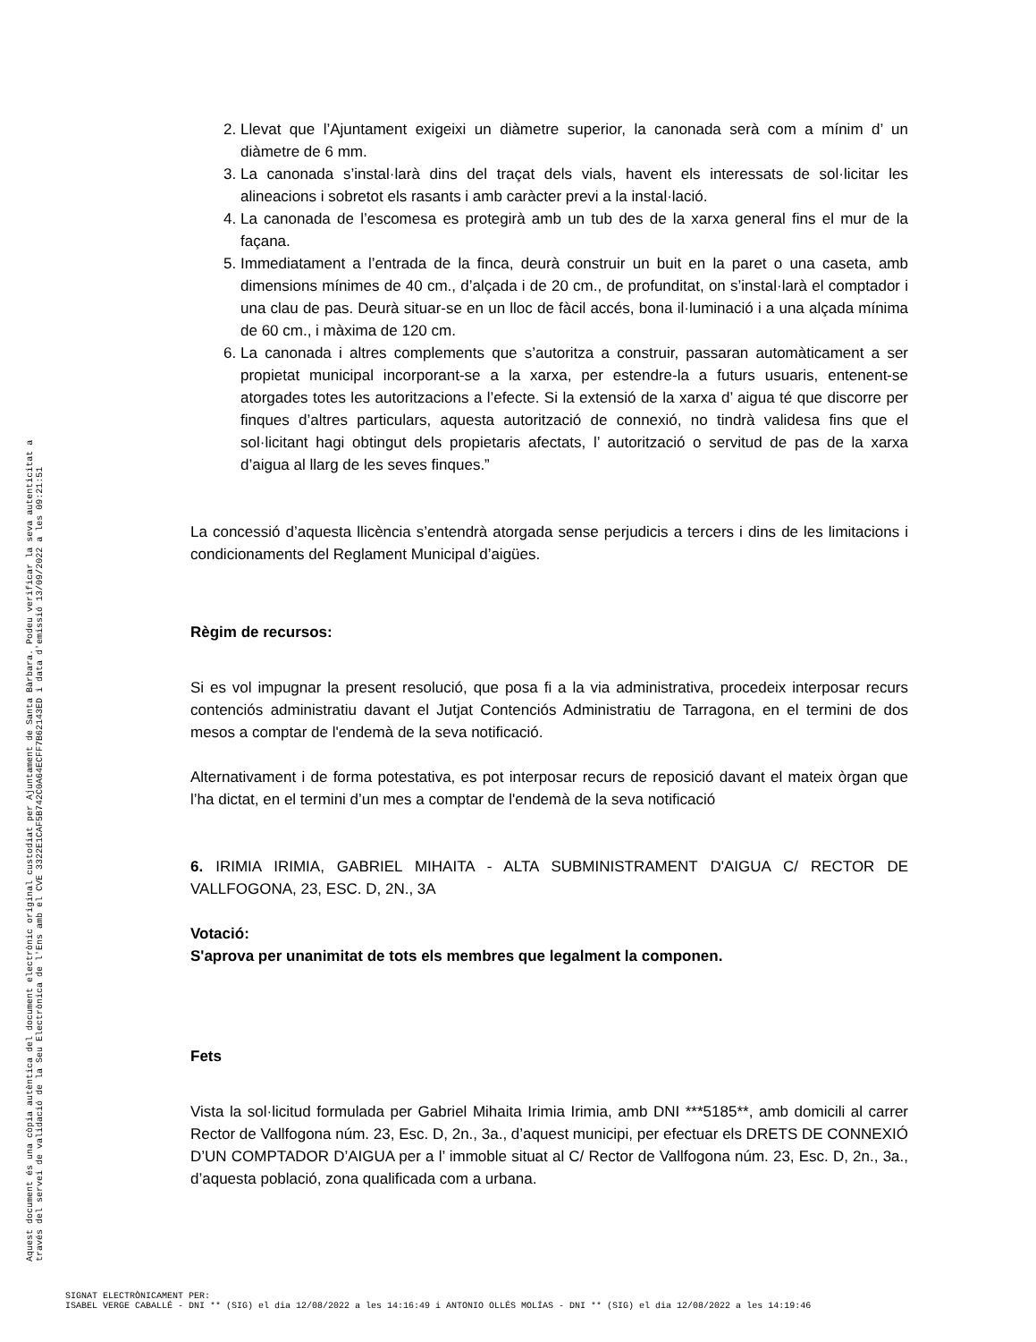2. Llevat que l’Ajuntament exigeixi un diàmetre superior, la canonada serà com a mínim d’ un diàmetre de 6 mm.
3. La canonada s’instal·larà dins del traçat dels vials, havent els interessats de sol·licitar les alineacions i sobretot els rasants i amb caràcter previ a la instal·lació.
4. La canonada de l’escomesa es protegirà amb un tub des de la xarxa general fins el mur de la façana.
5. Immediatament a l’entrada de la finca, deurà construir un buit en la paret o una caseta, amb dimensions mínimes de 40 cm., d’alçada i de 20 cm., de profunditat, on s’instal·larà el comptador i una clau de pas. Deurà situar-se en un lloc de fàcil accés, bona il·luminació i a una alçada mínima de 60 cm., i màxima de 120 cm.
6. La canonada i altres complements que s’autoritza a construir, passaran automàticament a ser propietat municipal incorporant-se a la xarxa, per estendre-la a futurs usuaris, entenent-se atorgades totes les autoritzacions a l’efecte. Si la extensió de la xarxa d’ aigua té que discorre per finques d’altres particulars, aquesta autorització de connexió, no tindrà validesa fins que el sol·licitant hagi obtingut dels propietaris afectats, l’ autorització o servitud de pas de la xarxa d’aigua al llarg de les seves finques.”
La concessió d’aquesta llicència s’entendrà atorgada sense perjudicis a tercers i dins de les limitacions i condicionaments del Reglament Municipal d’aigües.
Règim de recursos:
Si es vol impugnar la present resolució, que posa fi a la via administrativa, procedeix interposar recurs contenciós administratiu davant el Jutjat Contenciós Administratiu de Tarragona, en el termini de dos mesos a comptar de l'endemà de la seva notificació.
Alternativament i de forma potestativa, es pot interposar recurs de reposició davant el mateix òrgan que l’ha dictat, en el termini d’un mes a comptar de l'endemà de la seva notificació
6. IRIMIA IRIMIA, GABRIEL MIHAITA - ALTA SUBMINISTRAMENT D'AIGUA C/ RECTOR DE VALLFOGONA, 23, ESC. D, 2N., 3A
Votació:
S'aprova per unanimitat de tots els membres que legalment la componen.
Fets
Vista la sol·licitud formulada per Gabriel Mihaita Irimia Irimia, amb DNI ***5185**, amb domicili al carrer Rector de Vallfogona núm. 23, Esc. D, 2n., 3a., d’aquest municipi, per efectuar els DRETS DE CONNEXIÓ D’UN COMPTADOR D’AIGUA per a l’ immoble situat al C/ Rector de Vallfogona núm. 23, Esc. D, 2n., 3a., d’aquesta població, zona qualificada com a urbana.
Aquest document és una còpia autèntica del document electrònic original custodiat per Ajuntament de Santa Bàrbara. Podeu verificar la seva autenticitat a
través del servei de validació de la Seu Electrònica de l'Ens amb el CVE 3322E1CAF5B742C0A64ECFF7B62143ED i data d'emissió 13/09/2022 a les 09:21:51
SIGNAT ELECTRÒNICAMENT PER:
ISABEL VERGE CABALLÉ - DNI ** (SIG) el dia 12/08/2022 a les 14:16:49 i ANTONIO OLLÉS MOLÍAS - DNI ** (SIG) el dia 12/08/2022 a les 14:19:46